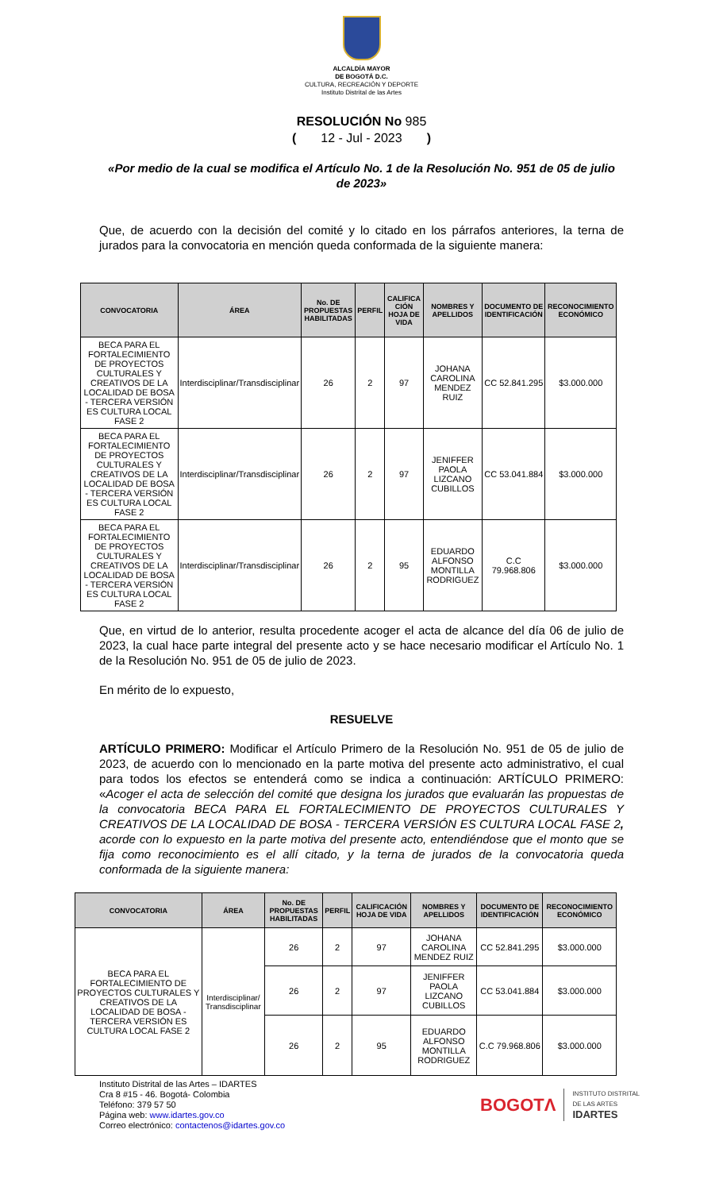ALCALDÍA MAYOR
DE BOGOTÁ D.C.
CULTURA, RECREACIÓN Y DEPORTE
Instituto Distrital de las Artes
RESOLUCIÓN No 985
( 12 - Jul - 2023 )
«Por medio de la cual se modifica el Artículo No. 1 de la Resolución No. 951 de 05 de julio de 2023»
Que, de acuerdo con la decisión del comité y lo citado en los párrafos anteriores, la terna de jurados para la convocatoria en mención queda conformada de la siguiente manera:
| CONVOCATORIA | ÁREA | No. DE PROPUESTAS HABILITADAS | PERFIL | CALIFICA CIÓN HOJA DE VIDA | NOMBRES Y APELLIDOS | DOCUMENTO DE IDENTIFICACIÓN | RECONOCIMIENTO ECONÓMICO |
| --- | --- | --- | --- | --- | --- | --- | --- |
| BECA PARA EL FORTALECIMIENTO DE PROYECTOS CULTURALES Y CREATIVOS DE LA LOCALIDAD DE BOSA - TERCERA VERSIÓN ES CULTURA LOCAL FASE 2 | Interdisciplinar/Transdisciplinar | 26 | 2 | 97 | JOHANA CAROLINA MENDEZ RUIZ | CC 52.841.295 | $3.000.000 |
| BECA PARA EL FORTALECIMIENTO DE PROYECTOS CULTURALES Y CREATIVOS DE LA LOCALIDAD DE BOSA - TERCERA VERSIÓN ES CULTURA LOCAL FASE 2 | Interdisciplinar/Transdisciplinar | 26 | 2 | 97 | JENIFFER PAOLA LIZCANO CUBILLOS | CC 53.041.884 | $3.000.000 |
| BECA PARA EL FORTALECIMIENTO DE PROYECTOS CULTURALES Y CREATIVOS DE LA LOCALIDAD DE BOSA - TERCERA VERSIÓN ES CULTURA LOCAL FASE 2 | Interdisciplinar/Transdisciplinar | 26 | 2 | 95 | EDUARDO ALFONSO MONTILLA RODRIGUEZ | C.C 79.968.806 | $3.000.000 |
Que, en virtud de lo anterior, resulta procedente acoger el acta de alcance del día 06 de julio de 2023, la cual hace parte integral del presente acto y se hace necesario modificar el Artículo No. 1 de la Resolución No. 951 de 05 de julio de 2023.
En mérito de lo expuesto,
RESUELVE
ARTÍCULO PRIMERO: Modificar el Artículo Primero de la Resolución No. 951 de 05 de julio de 2023, de acuerdo con lo mencionado en la parte motiva del presente acto administrativo, el cual para todos los efectos se entenderá como se indica a continuación: ARTÍCULO PRIMERO: «Acoger el acta de selección del comité que designa los jurados que evaluarán las propuestas de la convocatoria BECA PARA EL FORTALECIMIENTO DE PROYECTOS CULTURALES Y CREATIVOS DE LA LOCALIDAD DE BOSA - TERCERA VERSIÓN ES CULTURA LOCAL FASE 2, acorde con lo expuesto en la parte motiva del presente acto, entendiéndose que el monto que se fija como reconocimiento es el allí citado, y la terna de jurados de la convocatoria queda conformada de la siguiente manera:
| CONVOCATORIA | ÁREA | No. DE PROPUESTAS HABILITADAS | PERFIL | CALIFICACIÓN HOJA DE VIDA | NOMBRES Y APELLIDOS | DOCUMENTO DE IDENTIFICACIÓN | RECONOCIMIENTO ECONÓMICO |
| --- | --- | --- | --- | --- | --- | --- | --- |
| BECA PARA EL FORTALECIMIENTO DE PROYECTOS CULTURALES Y CREATIVOS DE LA LOCALIDAD DE BOSA - TERCERA VERSIÓN ES CULTURA LOCAL FASE 2 | Interdisciplinar/ Transdisciplinar | 26 | 2 | 97 | JOHANA CAROLINA MENDEZ RUIZ | CC 52.841.295 | $3.000.000 |
| | | 26 | 2 | 97 | JENIFFER PAOLA LIZCANO CUBILLOS | CC 53.041.884 | $3.000.000 |
| | | 26 | 2 | 95 | EDUARDO ALFONSO MONTILLA RODRIGUEZ | C.C 79.968.806 | $3.000.000 |
Instituto Distrital de las Artes – IDARTES
Cra 8 #15 - 46. Bogotá- Colombia
Teléfono: 379 57 50
Página web: www.idartes.gov.co
Correo electrónico: contactenos@idartes.gov.co
BOGOTΛ INSTITUTO DISTRITAL
DE LAS ARTES
IDARTES